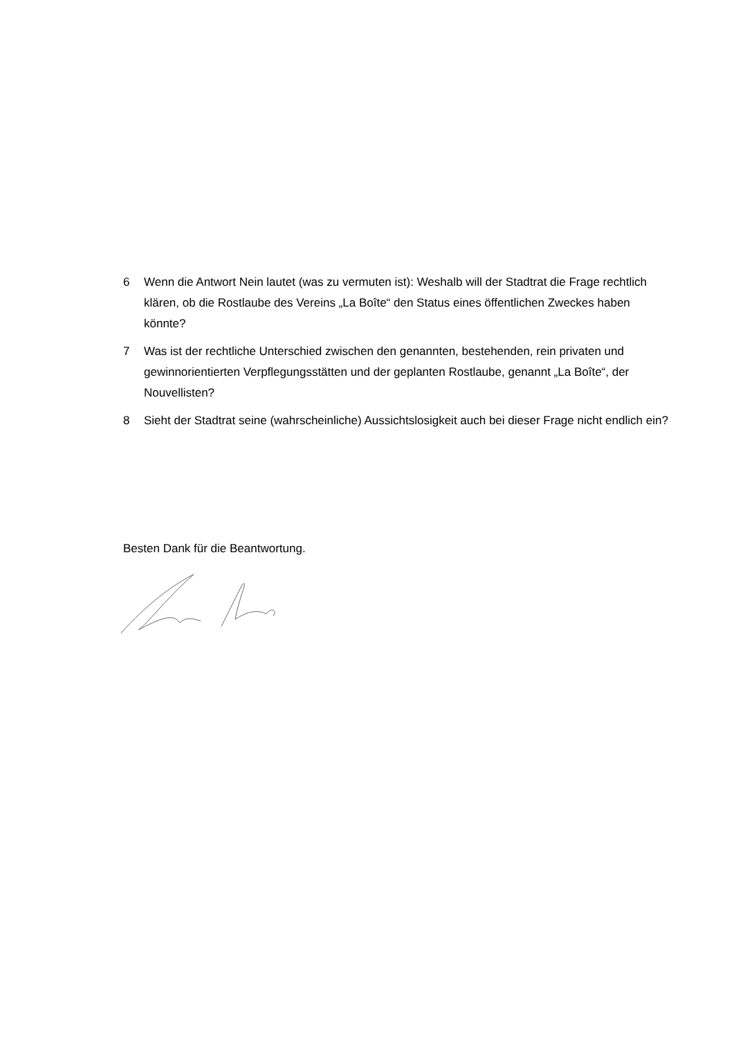6 Wenn die Antwort Nein lautet (was zu vermuten ist): Weshalb will der Stadtrat die Frage rechtlich klären, ob die Rostlaube des Vereins „La Boîte“ den Status eines öffentlichen Zweckes haben könnte?
7 Was ist der rechtliche Unterschied zwischen den genannten, bestehenden, rein privaten und gewinnorientierten Verpflegungsstätten und der geplanten Rostlaube, genannt „La Boîte“, der Nouvellisten?
8 Sieht der Stadtrat seine (wahrscheinliche) Aussichtslosigkeit auch bei dieser Frage nicht endlich ein?
Besten Dank für die Beantwortung.